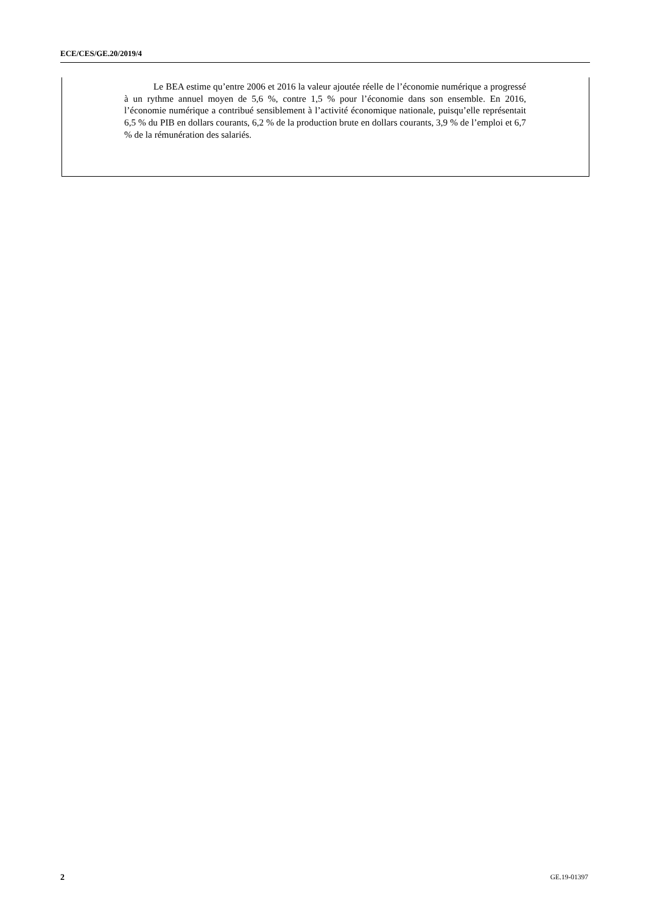ECE/CES/GE.20/2019/4
Le BEA estime qu’entre 2006 et 2016 la valeur ajoutée réelle de l’économie numérique a progressé à un rythme annuel moyen de 5,6 %, contre 1,5 % pour l’économie dans son ensemble. En 2016, l’économie numérique a contribué sensiblement à l’activité économique nationale, puisqu’elle représentait 6,5 % du PIB en dollars courants, 6,2 % de la production brute en dollars courants, 3,9 % de l’emploi et 6,7 % de la rémunération des salariés.
2 GE.19-01397